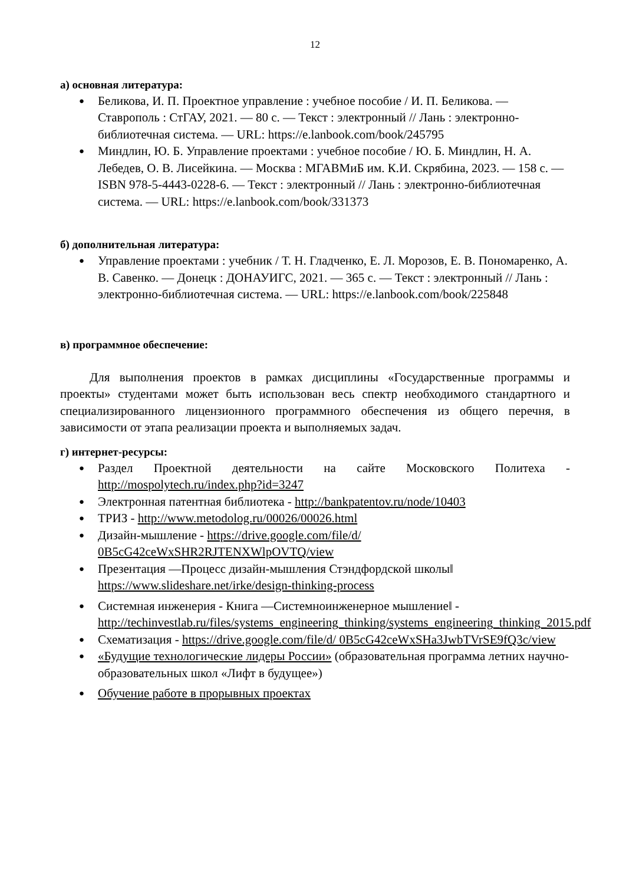12
а) основная литература:
● Беликова, И. П. Проектное управление : учебное пособие / И. П. Беликова. — Ставрополь : СтГАУ, 2021. — 80 с. — Текст : электронный // Лань : электронно-библиотечная система. — URL: https://e.lanbook.com/book/245795
● Миндлин, Ю. Б. Управление проектами : учебное пособие / Ю. Б. Миндлин, Н. А. Лебедев, О. В. Лисейкина. — Москва : МГАВМиБ им. К.И. Скрябина, 2023. — 158 с. — ISBN 978-5-4443-0228-6. — Текст : электронный // Лань : электронно-библиотечная система. — URL: https://e.lanbook.com/book/331373
б) дополнительная литература:
● Управление проектами : учебник / Т. Н. Гладченко, Е. Л. Морозов, Е. В. Пономаренко, А. В. Савенко. — Донецк : ДОНАУИГС, 2021. — 365 с. — Текст : электронный // Лань : электронно-библиотечная система. — URL: https://e.lanbook.com/book/225848
в) программное обеспечение:
Для выполнения проектов в рамках дисциплины «Государственные программы и проекты» студентами может быть использован весь спектр необходимого стандартного и специализированного лицензионного программного обеспечения из общего перечня, в зависимости от этапа реализации проекта и выполняемых задач.
г) интернет-ресурсы:
● Раздел Проектной деятельности на сайте Московского Политеха - http://mospolytech.ru/index.php?id=3247
● Электронная патентная библиотека - http://bankpatentov.ru/node/10403
● ТРИЗ - http://www.metodolog.ru/00026/00026.html
● Дизайн-мышление - https://drive.google.com/file/d/ 0B5cG42ceWxSHR2RJTENXWlpOVTQ/view
● Презентация ―Процесс дизайн-мышления Стэндфордской школы‖ https://www.slideshare.net/irke/design-thinking-process
● Системная инженерия - Книга ―Системноинженерное мышление‖ - http://techinvestlab.ru/files/systems_engineering_thinking/systems_engineering_thinking_2015.pdf
● Схематизация - https://drive.google.com/file/d/ 0B5cG42ceWxSHa3JwbTVrSE9fQ3c/view
● «Будущие технологические лидеры России» (образовательная программа летних научно-образовательных школ «Лифт в будущее»)
● Обучение работе в прорывных проектах